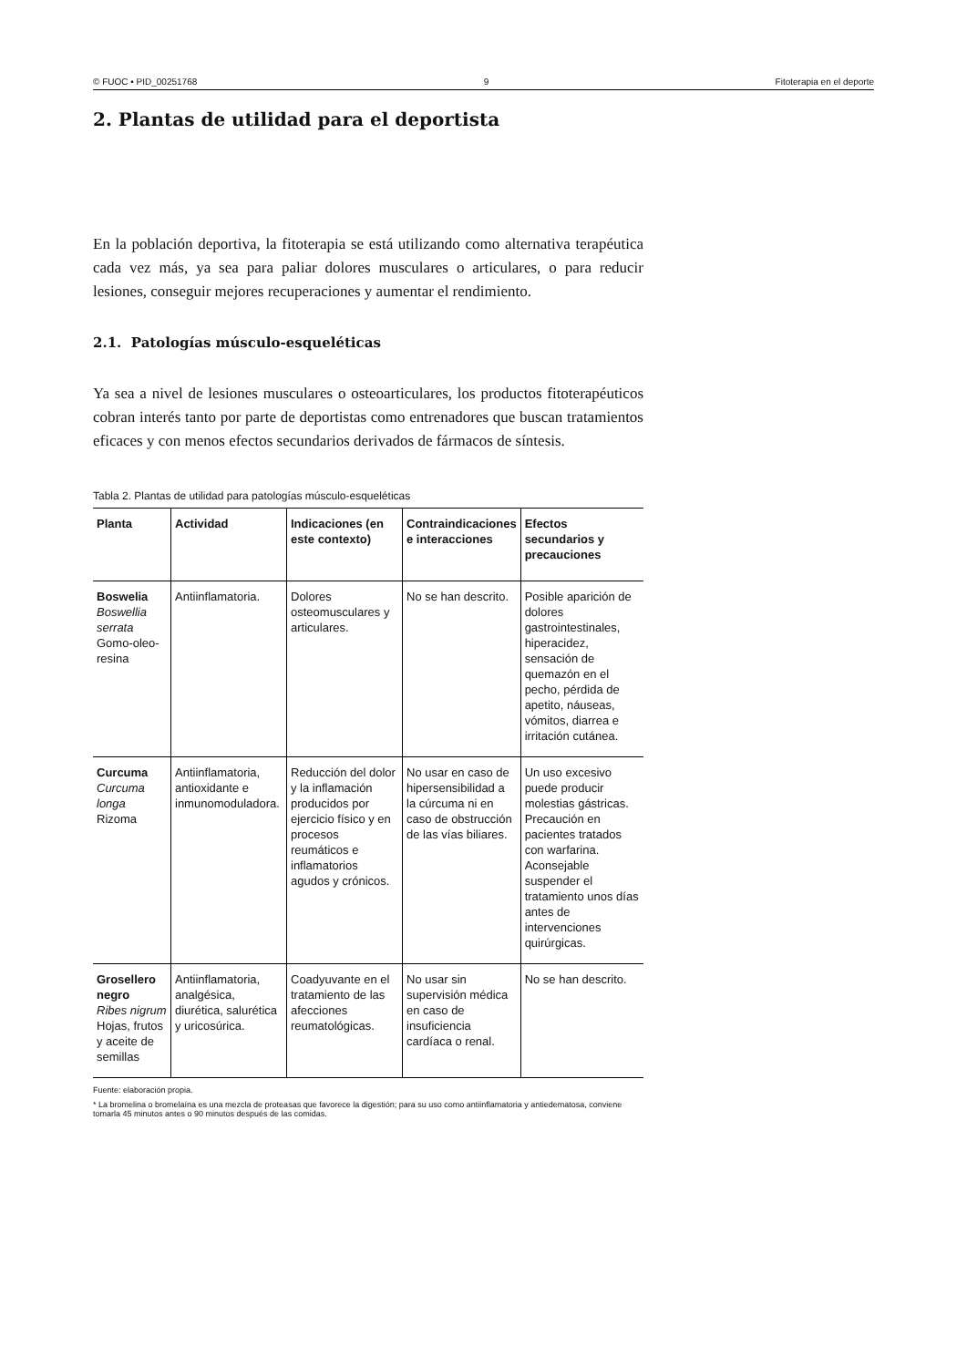© FUOC • PID_00251768 9 Fitoterapia en el deporte
2. Plantas de utilidad para el deportista
En la población deportiva, la fitoterapia se está utilizando como alternativa terapéutica cada vez más, ya sea para paliar dolores musculares o articulares, o para reducir lesiones, conseguir mejores recuperaciones y aumentar el rendimiento.
2.1. Patologías músculo-esqueléticas
Ya sea a nivel de lesiones musculares o osteoarticulares, los productos fitoterapéuticos cobran interés tanto por parte de deportistas como entrenadores que buscan tratamientos eficaces y con menos efectos secundarios derivados de fármacos de síntesis.
Tabla 2. Plantas de utilidad para patologías músculo-esqueléticas
| Planta | Actividad | Indicaciones (en este contexto) | Contraindicaciones e interacciones | Efectos secundarios y precauciones |
| --- | --- | --- | --- | --- |
| Boswelia Boswellia serrata Gomo-oleo-resina | Antiinflamatoria. | Dolores osteomusculares y articulares. | No se han descrito. | Posible aparición de dolores gastrointestinales, hiperacidez, sensación de quemazón en el pecho, pérdida de apetito, náuseas, vómitos, diarrea e irritación cutánea. |
| Curcuma Curcuma longa Rizoma | Antiinflamatoria, antioxidante e inmunomoduladora. | Reducción del dolor y la inflamación producidos por ejercicio físico y en procesos reumáticos e inflamatorios agudos y crónicos. | No usar en caso de hipersensibilidad a la cúrcuma ni en caso de obstrucción de las vías biliares. | Un uso excesivo puede producir molestias gástricas. Precaución en pacientes tratados con warfarina. Aconsejable suspender el tratamiento unos días antes de intervenciones quirúrgicas. |
| Grosellero negro Ribes nigrum Hojas, frutos y aceite de semillas | Antiinflamatoria, analgésica, diurética, salurética y uricosúrica. | Coadyuvante en el tratamiento de las afecciones reumatológicas. | No usar sin supervisión médica en caso de insuficiencia cardíaca o renal. | No se han descrito. |
Fuente: elaboración propia.
* La bromelina o bromelaína es una mezcla de proteasas que favorece la digestión; para su uso como antiinflamatoria y antiedematosa, conviene tomarla 45 minutos antes o 90 minutos después de las comidas.